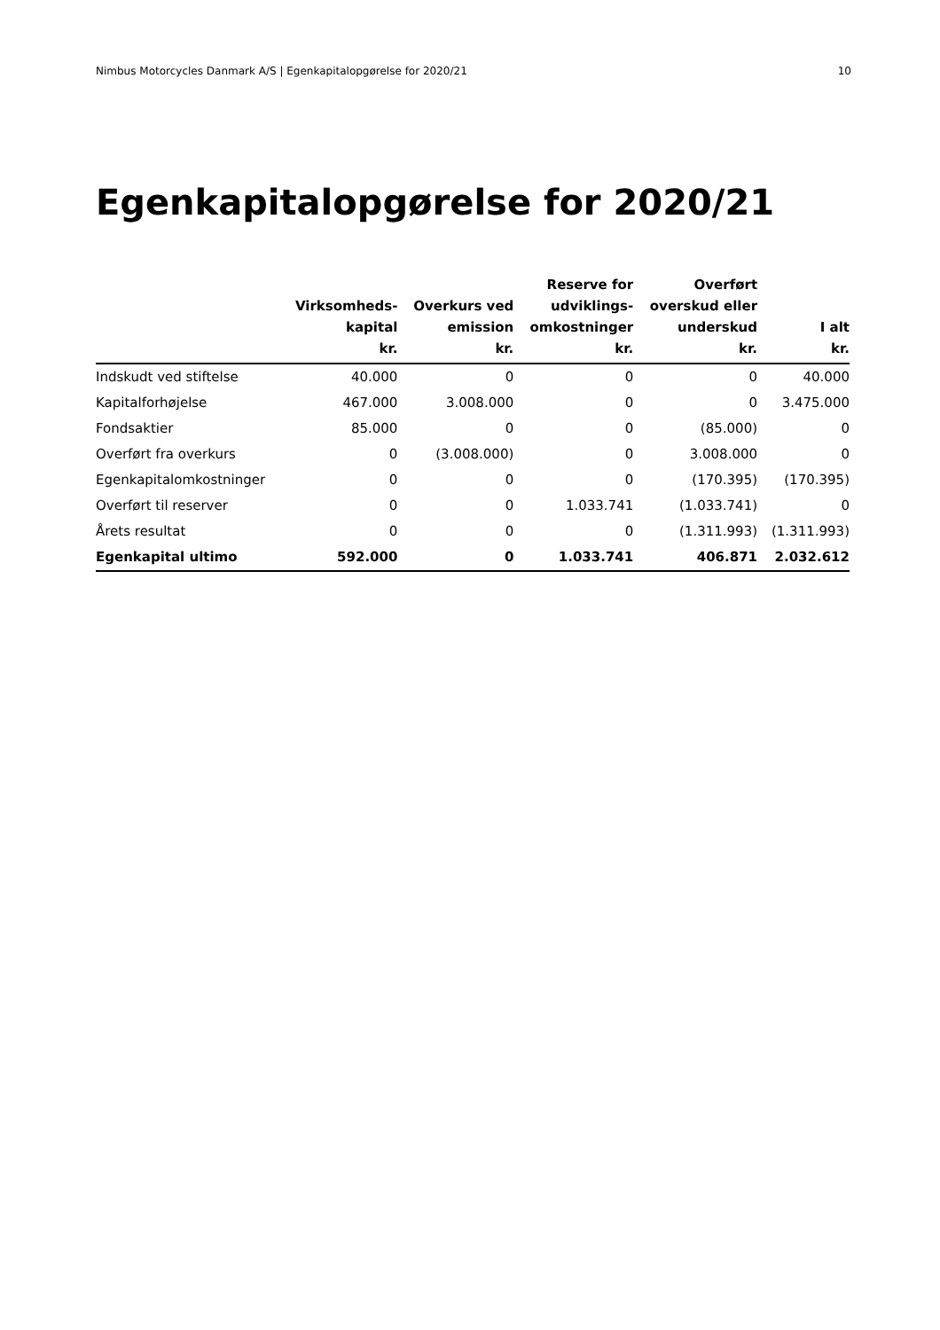Nimbus Motorcycles Danmark A/S | Egenkapitalopgørelse for 2020/21 10
Egenkapitalopgørelse for 2020/21
| | Virksomheds- kapital kr. | Overkurs ved emission kr. | Reserve for udviklings- omkostninger kr. | Overført overskud eller underskud kr. | I alt kr. |
| --- | --- | --- | --- | --- | --- |
| Indskudt ved stiftelse | 40.000 | 0 | 0 | 0 | 40.000 |
| Kapitalforhøjelse | 467.000 | 3.008.000 | 0 | 0 | 3.475.000 |
| Fondsaktier | 85.000 | 0 | 0 | (85.000) | 0 |
| Overført fra overkurs | 0 | (3.008.000) | 0 | 3.008.000 | 0 |
| Egenkapitalomkostninger | 0 | 0 | 0 | (170.395) | (170.395) |
| Overført til reserver | 0 | 0 | 1.033.741 | (1.033.741) | 0 |
| Årets resultat | 0 | 0 | 0 | (1.311.993) | (1.311.993) |
| Egenkapital ultimo | 592.000 | 0 | 1.033.741 | 406.871 | 2.032.612 |